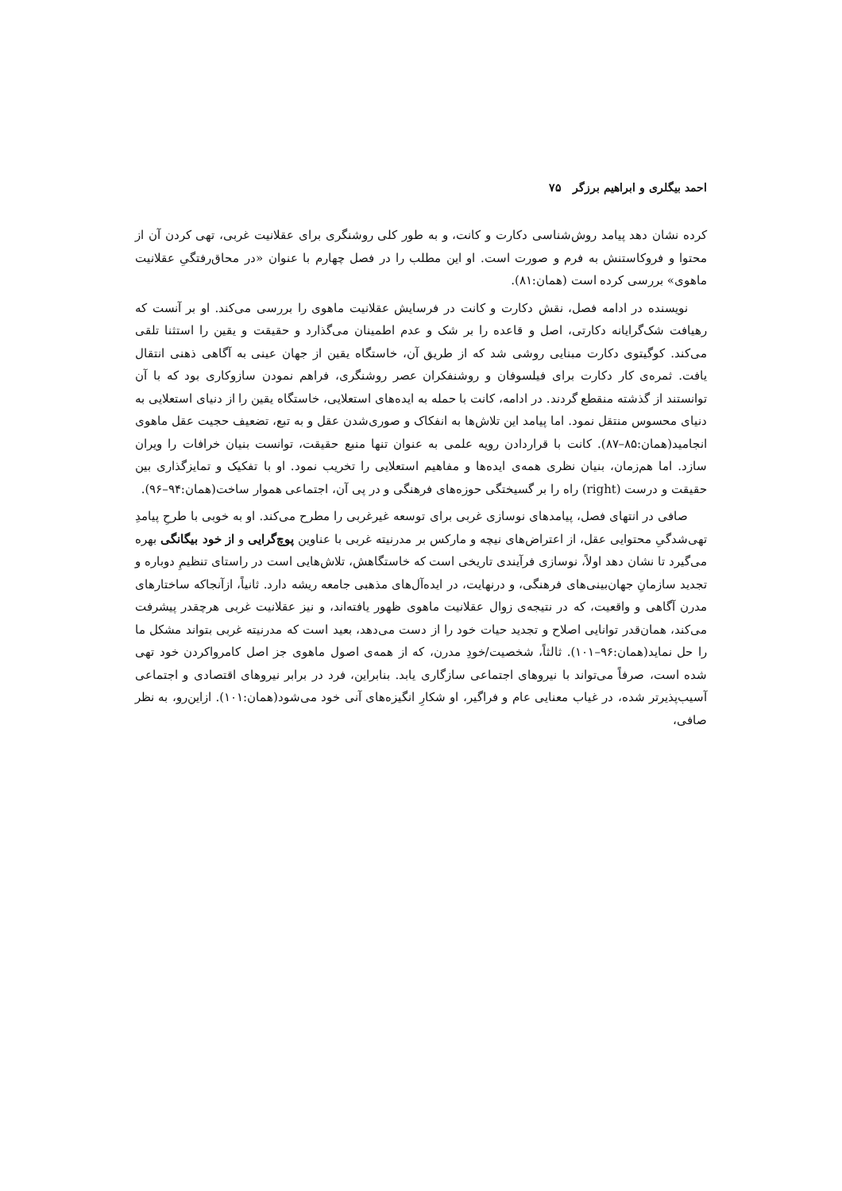احمد بیگلری و ابراهیم برزگر ۷۵
کرده نشان دهد پیامد روش‌شناسی دکارت و کانت، و به طور کلی روشنگری برای عقلانیت غربی، تهی کردن آن از محتوا و فروکاستنش به فرم و صورت است. او این مطلب را در فصل چهارم با عنوان «در محاق‌رفتگیِ عقلانیت ماهوی» بررسی کرده است (همان:۸۱).
نویسنده در ادامه فصل، نقش دکارت و کانت در فرسایش عقلانیت ماهوی را بررسی می‌کند. او بر آنست که رهیافت شک‌گرایانه دکارتی، اصل و قاعده را بر شک و عدم اطمینان می‌گذارد و حقیقت و یقین را استثنا تلقی می‌کند. کوگیتوی دکارت مبنایی روشی شد که از طریق آن، خاستگاه یقین از جهان عینی به آگاهی ذهنی انتقال یافت. ثمره‌ی کار دکارت برای فیلسوفان و روشنفکران عصر روشنگری، فراهم نمودن سازوکاری بود که با آن توانستند از گذشته منقطع گردند. در ادامه، کانت با حمله به ایده‌های استعلایی، خاستگاه یقین را از دنیای استعلایی به دنیای محسوس منتقل نمود. اما پیامد این تلاش‌ها به انفکاک و صوری‌شدن عقل و به تبع، تضعیف حجیت عقل ماهوی انجامید(همان:۸۵–۸۷). کانت با قراردادن رویه علمی به عنوان تنها منبع حقیقت، توانست بنیان خرافات را ویران سازد. اما هم‌زمان، بنیان نظری همه‌ی ایده‌ها و مفاهیم استعلایی را تخریب نمود. او با تفکیک و تمایزگذاری بین حقیقت و درست (right) راه را بر گسیختگی حوزه‌های فرهنگی و در پی آن، اجتماعی هموار ساخت(همان:۹۴–۹۶).
صافی در انتهای فصل، پیامدهای نوسازی غربی برای توسعه غیرغربی را مطرح می‌کند. او به خوبی با طرحِ پیامدِ تهی‌شدگیِ محتوایی عقل، از اعتراض‌های نیچه و مارکس بر مدرنیته غربی با عناوین پوچ‌گرایی و از خود بیگانگی بهره می‌گیرد تا نشان دهد اولاً، نوسازی فرآیندی تاریخی است که خاستگاهش، تلاش‌هایی است در راستای تنظیمِ دوباره و تجدید سازمانِ جهان‌بینی‌های فرهنگی، و درنهایت، در ایده‌آل‌های مذهبی جامعه ریشه دارد. ثانیاً، ازآنجاکه ساختارهای مدرن آگاهی و واقعیت، که در نتیجه‌ی زوال عقلانیت ماهوی ظهور یافته‌اند، و نیز عقلانیت غربی هرچقدر پیشرفت می‌کند، همان‌قدر توانایی اصلاح و تجدید حیات خود را از دست می‌دهد، بعید است که مدرنیته غربی بتواند مشکل ما را حل نماید(همان:۹۶–۱۰۱). ثالثاً، شخصیت/خودِ مدرن، که از همه‌ی اصول ماهوی جز اصل کامرواکردن خود تهی شده است، صرفاً می‌تواند با نیروهای اجتماعی سازگاری یابد. بنابراین، فرد در برابر نیروهای اقتصادی و اجتماعی آسیب‌پذیرتر شده، در غیاب معنایی عام و فراگیر، او شکارِ انگیزه‌های آنی خود می‌شود(همان:۱۰۱). ازاین‌رو، به نظر صافی،